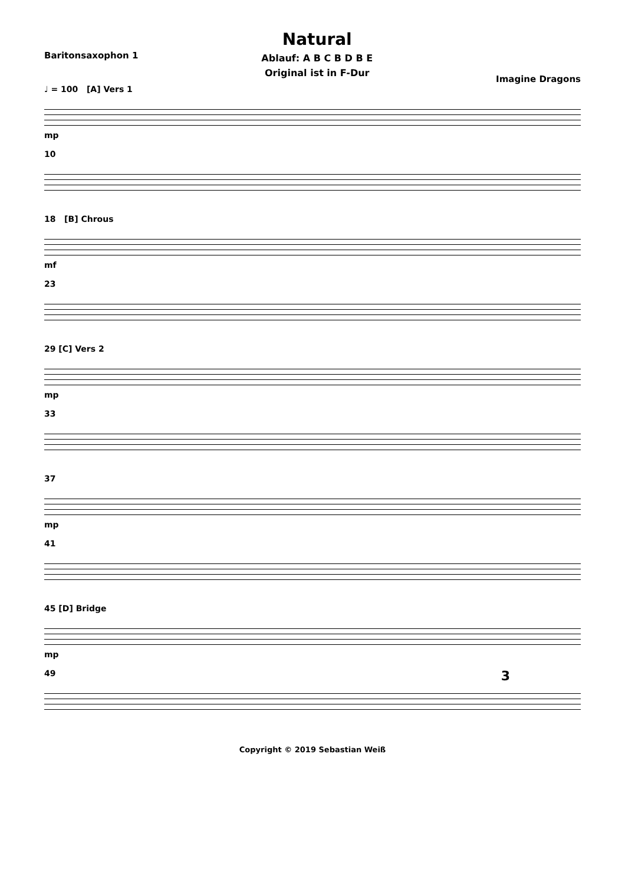Baritonsaxophon 1
Natural
Ablauf: A B C B D B E
Original ist in F-Dur
Imagine Dragons
♩ = 100 [A] Vers 1
mp
10
18 [B] Chrous
mf
23
29 [C] Vers 2
mp
33
37
mp
41
45 [D] Bridge
mp
49 3
Copyright © 2019 Sebastian Weiß